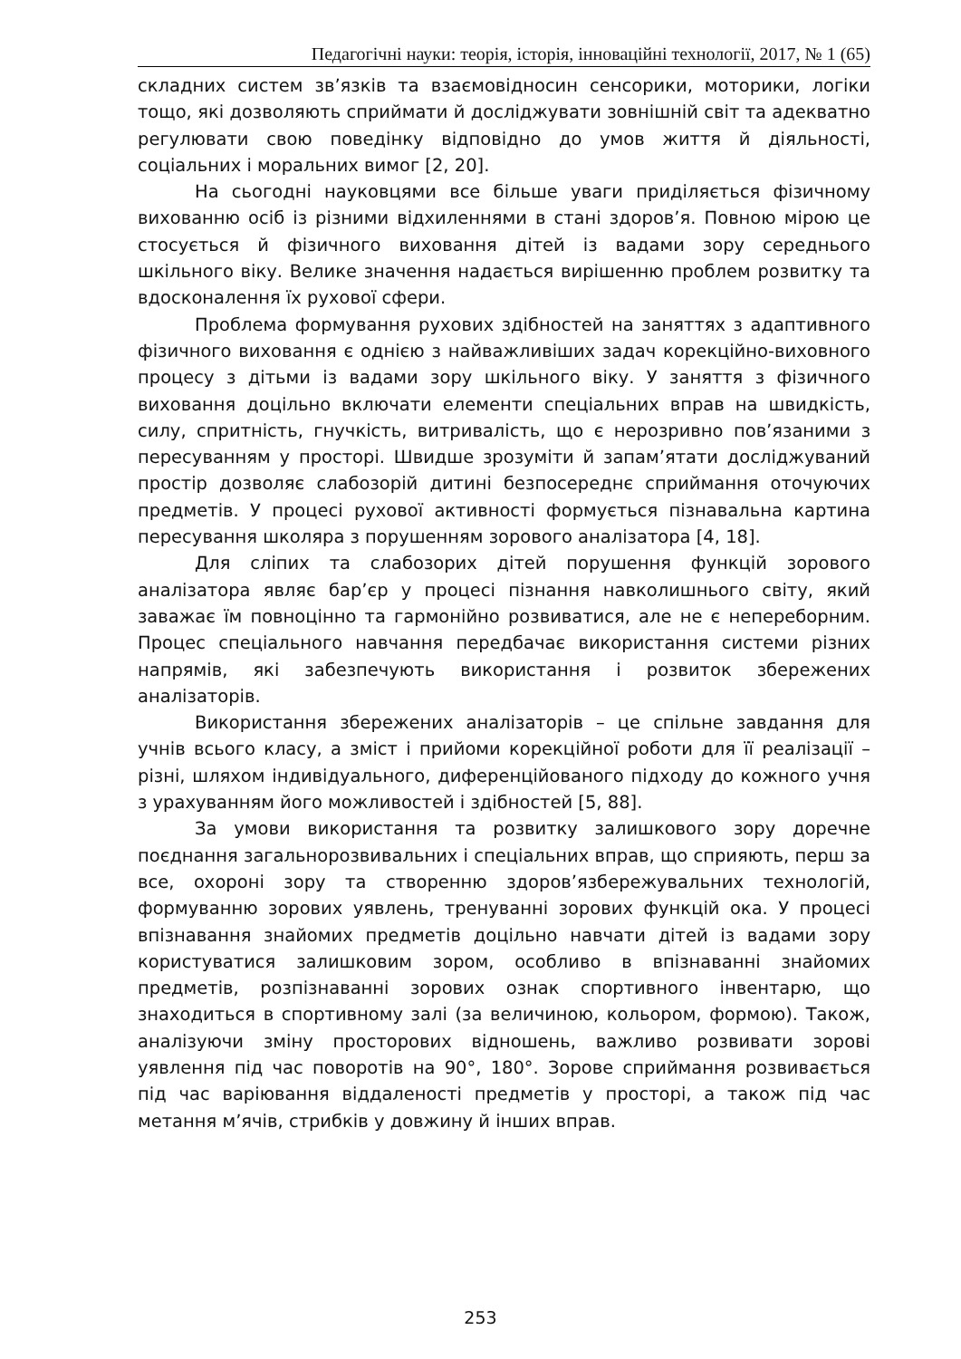Педагогічні науки: теорія, історія, інноваційні технології, 2017, № 1 (65)
складних систем зв’язків та взаємовідносин сенсорики, моторики, логіки тощо, які дозволяють сприймати й досліджувати зовнішній світ та адекватно регулювати свою поведінку відповідно до умов життя й діяльності, соціальних і моральних вимог [2, 20].
На сьогодні науковцями все більше уваги приділяється фізичному вихованню осіб із різними відхиленнями в стані здоров’я. Повною мірою це стосується й фізичного виховання дітей із вадами зору середнього шкільного віку. Велике значення надається вирішенню проблем розвитку та вдосконалення їх рухової сфери.
Проблема формування рухових здібностей на заняттях з адаптивного фізичного виховання є однією з найважливіших задач корекційно-виховного процесу з дітьми із вадами зору шкільного віку. У заняття з фізичного виховання доцільно включати елементи спеціальних вправ на швидкість, силу, спритність, гнучкість, витривалість, що є нерозривно пов’язаними з пересуванням у просторі. Швидше зрозуміти й запам’ятати досліджуваний простір дозволяє слабозорій дитині безпосереднє сприймання оточуючих предметів. У процесі рухової активності формується пізнавальна картина пересування школяра з порушенням зорового аналізатора [4, 18].
Для сліпих та слабозорих дітей порушення функцій зорового аналізатора являє бар’єр у процесі пізнання навколишнього світу, який заважає їм повноцінно та гармонійно розвиватися, але не є непереборним. Процес спеціального навчання передбачає використання системи різних напрямів, які забезпечують використання і розвиток збережених аналізаторів.
Використання збережених аналізаторів – це спільне завдання для учнів всього класу, а зміст і прийоми корекційної роботи для її реалізації – різні, шляхом індивідуального, диференційованого підходу до кожного учня з урахуванням його можливостей і здібностей [5, 88].
За умови використання та розвитку залишкового зору доречне поєднання загальнорозвивальних і спеціальних вправ, що сприяють, перш за все, охороні зору та створенню здоров’язбережувальних технологій, формуванню зорових уявлень, тренуванні зорових функцій ока. У процесі впізнавання знайомих предметів доцільно навчати дітей із вадами зору користуватися залишковим зором, особливо в впізнаванні знайомих предметів, розпізнаванні зорових ознак спортивного інвентарю, що знаходиться в спортивному залі (за величиною, кольором, формою). Також, аналізуючи зміну просторових відношень, важливо розвивати зорові уявлення під час поворотів на 90°, 180°. Зорове сприймання розвивається під час варіювання віддаленості предметів у просторі, а також під час метання м’ячів, стрибків у довжину й інших вправ.
253